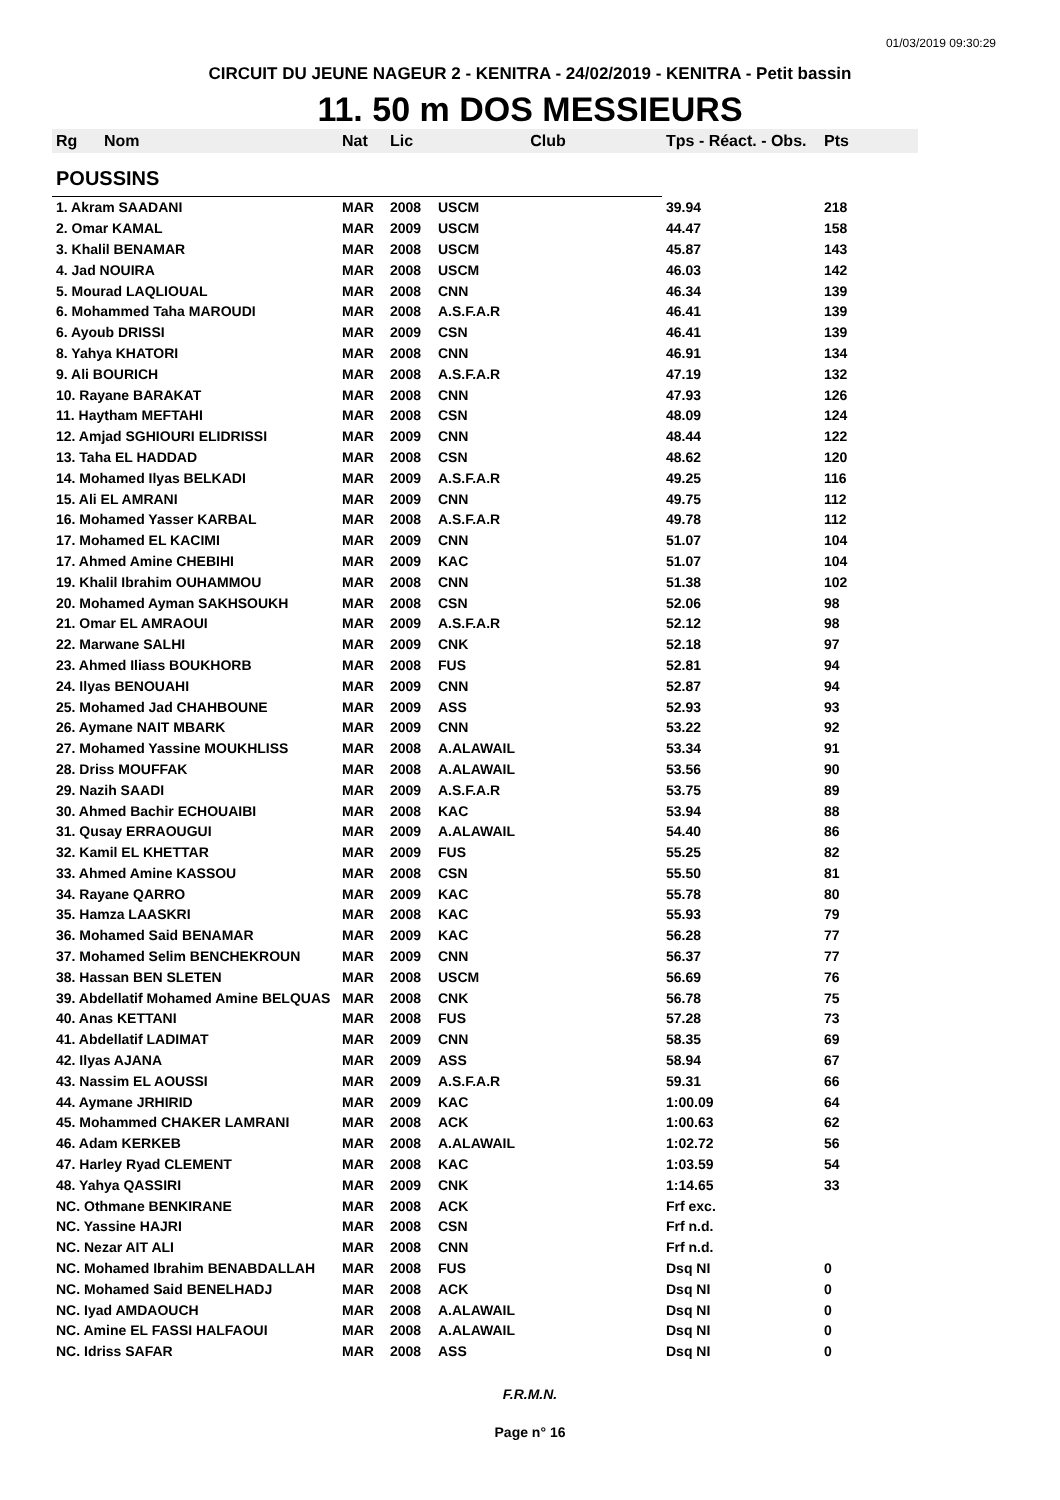01/03/2019 09:30:29
CIRCUIT DU JEUNE NAGEUR 2 - KENITRA - 24/02/2019 - KENITRA - Petit bassin
11. 50 m DOS MESSIEURS
| Rg | Nom | Nat | Lic | Club | Tps - Réact. - Obs. | Pts |
| --- | --- | --- | --- | --- | --- | --- |
| POUSSINS | | | | | | |
| 1. Akram SAADANI | | MAR | 2008 | USCM | 39.94 | 218 |
| 2. Omar KAMAL | | MAR | 2009 | USCM | 44.47 | 158 |
| 3. Khalil BENAMAR | | MAR | 2008 | USCM | 45.87 | 143 |
| 4. Jad NOUIRA | | MAR | 2008 | USCM | 46.03 | 142 |
| 5. Mourad LAQLIOUAL | | MAR | 2008 | CNN | 46.34 | 139 |
| 6. Mohammed Taha MAROUDI | | MAR | 2008 | A.S.F.A.R | 46.41 | 139 |
| 6. Ayoub DRISSI | | MAR | 2009 | CSN | 46.41 | 139 |
| 8. Yahya KHATORI | | MAR | 2008 | CNN | 46.91 | 134 |
| 9. Ali BOURICH | | MAR | 2008 | A.S.F.A.R | 47.19 | 132 |
| 10. Rayane BARAKAT | | MAR | 2008 | CNN | 47.93 | 126 |
| 11. Haytham MEFTAHI | | MAR | 2008 | CSN | 48.09 | 124 |
| 12. Amjad SGHIOURI ELIDRISSI | | MAR | 2009 | CNN | 48.44 | 122 |
| 13. Taha EL HADDAD | | MAR | 2008 | CSN | 48.62 | 120 |
| 14. Mohamed Ilyas BELKADI | | MAR | 2009 | A.S.F.A.R | 49.25 | 116 |
| 15. Ali EL AMRANI | | MAR | 2009 | CNN | 49.75 | 112 |
| 16. Mohamed Yasser KARBAL | | MAR | 2008 | A.S.F.A.R | 49.78 | 112 |
| 17. Mohamed EL KACIMI | | MAR | 2009 | CNN | 51.07 | 104 |
| 17. Ahmed Amine CHEBIHI | | MAR | 2009 | KAC | 51.07 | 104 |
| 19. Khalil Ibrahim OUHAMMOU | | MAR | 2008 | CNN | 51.38 | 102 |
| 20. Mohamed Ayman SAKHSOUKH | | MAR | 2008 | CSN | 52.06 | 98 |
| 21. Omar EL AMRAOUI | | MAR | 2009 | A.S.F.A.R | 52.12 | 98 |
| 22. Marwane SALHI | | MAR | 2009 | CNK | 52.18 | 97 |
| 23. Ahmed Iliass BOUKHORB | | MAR | 2008 | FUS | 52.81 | 94 |
| 24. Ilyas BENOUAHI | | MAR | 2009 | CNN | 52.87 | 94 |
| 25. Mohamed Jad CHAHBOUNE | | MAR | 2009 | ASS | 52.93 | 93 |
| 26. Aymane NAIT MBARK | | MAR | 2009 | CNN | 53.22 | 92 |
| 27. Mohamed Yassine MOUKHLISS | | MAR | 2008 | A.ALAWAIL | 53.34 | 91 |
| 28. Driss MOUFFAK | | MAR | 2008 | A.ALAWAIL | 53.56 | 90 |
| 29. Nazih SAADI | | MAR | 2009 | A.S.F.A.R | 53.75 | 89 |
| 30. Ahmed Bachir ECHOUAIBI | | MAR | 2008 | KAC | 53.94 | 88 |
| 31. Qusay ERRAOUGUI | | MAR | 2009 | A.ALAWAIL | 54.40 | 86 |
| 32. Kamil EL KHETTAR | | MAR | 2009 | FUS | 55.25 | 82 |
| 33. Ahmed Amine KASSOU | | MAR | 2008 | CSN | 55.50 | 81 |
| 34. Rayane QARRO | | MAR | 2009 | KAC | 55.78 | 80 |
| 35. Hamza LAASKRI | | MAR | 2008 | KAC | 55.93 | 79 |
| 36. Mohamed Said BENAMAR | | MAR | 2009 | KAC | 56.28 | 77 |
| 37. Mohamed Selim BENCHEKROUN | | MAR | 2009 | CNN | 56.37 | 77 |
| 38. Hassan BEN SLETEN | | MAR | 2008 | USCM | 56.69 | 76 |
| 39. Abdellatif Mohamed Amine BELQUAS | | MAR | 2008 | CNK | 56.78 | 75 |
| 40. Anas KETTANI | | MAR | 2008 | FUS | 57.28 | 73 |
| 41. Abdellatif LADIMAT | | MAR | 2009 | CNN | 58.35 | 69 |
| 42. Ilyas AJANA | | MAR | 2009 | ASS | 58.94 | 67 |
| 43. Nassim EL AOUSSI | | MAR | 2009 | A.S.F.A.R | 59.31 | 66 |
| 44. Aymane JRHIRID | | MAR | 2009 | KAC | 1:00.09 | 64 |
| 45. Mohammed CHAKER LAMRANI | | MAR | 2008 | ACK | 1:00.63 | 62 |
| 46. Adam KERKEB | | MAR | 2008 | A.ALAWAIL | 1:02.72 | 56 |
| 47. Harley Ryad CLEMENT | | MAR | 2008 | KAC | 1:03.59 | 54 |
| 48. Yahya QASSIRI | | MAR | 2009 | CNK | 1:14.65 | 33 |
| NC. Othmane BENKIRANE | | MAR | 2008 | ACK | Frf exc. | |
| NC. Yassine HAJRI | | MAR | 2008 | CSN | Frf n.d. | |
| NC. Nezar AIT ALI | | MAR | 2008 | CNN | Frf n.d. | |
| NC. Mohamed Ibrahim BENABDALLAH | | MAR | 2008 | FUS | Dsq NI | 0 |
| NC. Mohamed Said BENELHADJ | | MAR | 2008 | ACK | Dsq NI | 0 |
| NC. Iyad AMDAOUCH | | MAR | 2008 | A.ALAWAIL | Dsq NI | 0 |
| NC. Amine EL FASSI HALFAOUI | | MAR | 2008 | A.ALAWAIL | Dsq NI | 0 |
| NC. Idriss SAFAR | | MAR | 2008 | ASS | Dsq NI | 0 |
F.R.M.N.
Page n° 16